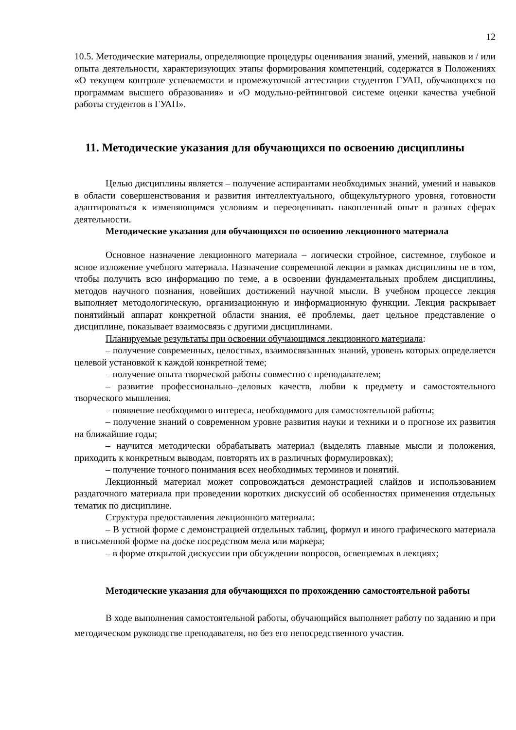12
10.5. Методические материалы, определяющие процедуры оценивания знаний, умений, навыков и / или опыта деятельности, характеризующих этапы формирования компетенций, содержатся в Положениях «О текущем контроле успеваемости и промежуточной аттестации студентов ГУАП, обучающихся по программам высшего образования» и «О модульно-рейтинговой системе оценки качества учебной работы студентов в ГУАП».
11. Методические указания для обучающихся по освоению дисциплины
Целью дисциплины является – получение аспирантами необходимых знаний, умений и навыков в области совершенствования и развития интеллектуального, общекультурного уровня, готовности адаптироваться к изменяющимся условиям и переоценивать накопленный опыт в разных сферах деятельности.
Методические указания для обучающихся по освоению лекционного материала
Основное назначение лекционного материала – логически стройное, системное, глубокое и ясное изложение учебного материала. Назначение современной лекции в рамках дисциплины не в том, чтобы получить всю информацию по теме, а в освоении фундаментальных проблем дисциплины, методов научного познания, новейших достижений научной мысли. В учебном процессе лекция выполняет методологическую, организационную и информационную функции. Лекция раскрывает понятийный аппарат конкретной области знания, её проблемы, дает цельное представление о дисциплине, показывает взаимосвязь с другими дисциплинами.
Планируемые результаты при освоении обучающимся лекционного материала:
– получение современных, целостных, взаимосвязанных знаний, уровень которых определяется целевой установкой к каждой конкретной теме;
– получение опыта творческой работы совместно с преподавателем;
– развитие профессионально–деловых качеств, любви к предмету и самостоятельного творческого мышления.
– появление необходимого интереса, необходимого для самостоятельной работы;
– получение знаний о современном уровне развития науки и техники и о прогнозе их развития на ближайшие годы;
– научится методически обрабатывать материал (выделять главные мысли и положения, приходить к конкретным выводам, повторять их в различных формулировках);
– получение точного понимания всех необходимых терминов и понятий.
Лекционный материал может сопровождаться демонстрацией слайдов и использованием раздаточного материала при проведении коротких дискуссий об особенностях применения отдельных тематик по дисциплине.
Структура предоставления лекционного материала:
– В устной форме с демонстрацией отдельных таблиц, формул и иного графического материала в письменной форме на доске посредством мела или маркера;
– в форме открытой дискуссии при обсуждении вопросов, освещаемых в лекциях;
Методические указания для обучающихся по прохождению самостоятельной работы
В ходе выполнения самостоятельной работы, обучающийся выполняет работу по заданию и при методическом руководстве преподавателя, но без его непосредственного участия.